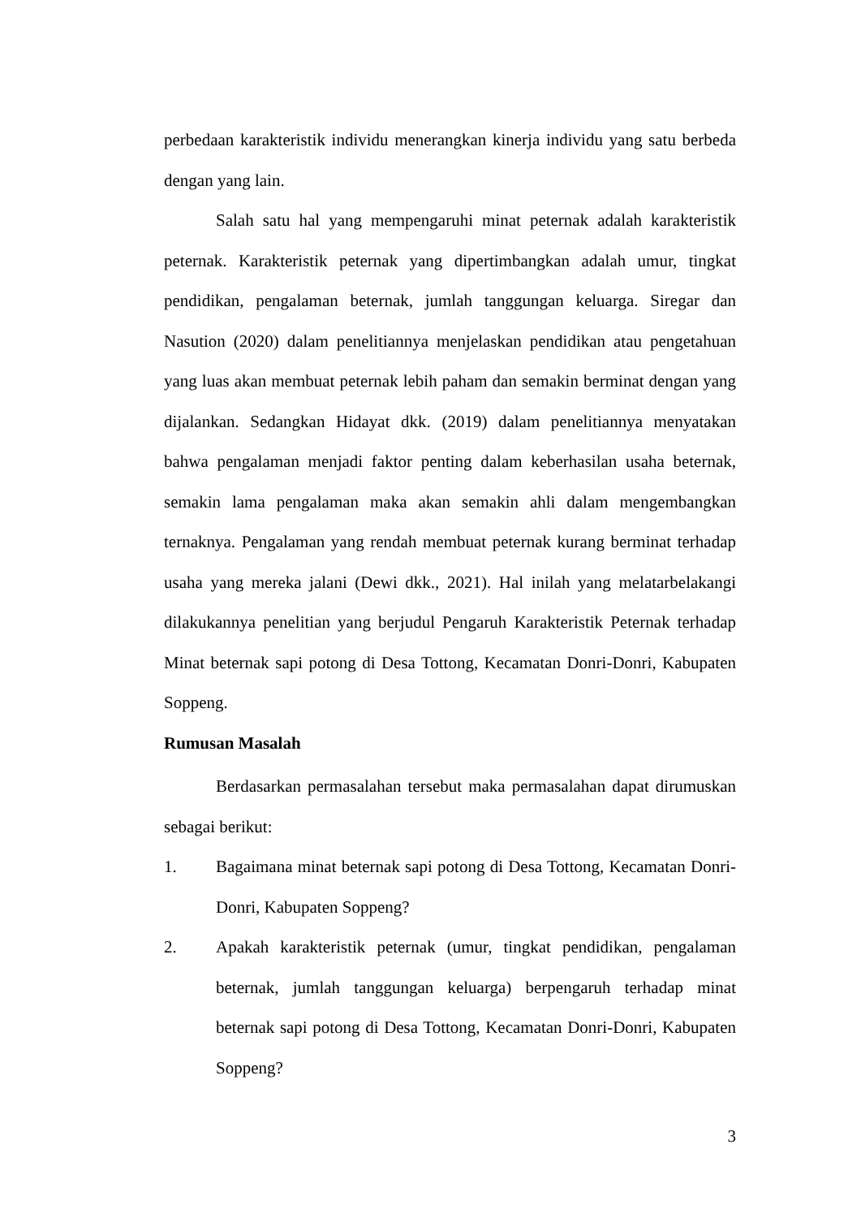perbedaan karakteristik individu menerangkan kinerja individu yang satu berbeda dengan yang lain.
Salah satu hal yang mempengaruhi minat peternak adalah karakteristik peternak. Karakteristik peternak yang dipertimbangkan adalah umur, tingkat pendidikan, pengalaman beternak, jumlah tanggungan keluarga. Siregar dan Nasution (2020) dalam penelitiannya menjelaskan pendidikan atau pengetahuan yang luas akan membuat peternak lebih paham dan semakin berminat dengan yang dijalankan. Sedangkan Hidayat dkk. (2019) dalam penelitiannya menyatakan bahwa pengalaman menjadi faktor penting dalam keberhasilan usaha beternak, semakin lama pengalaman maka akan semakin ahli dalam mengembangkan ternaknya. Pengalaman yang rendah membuat peternak kurang berminat terhadap usaha yang mereka jalani (Dewi dkk., 2021). Hal inilah yang melatarbelakangi dilakukannya penelitian yang berjudul Pengaruh Karakteristik Peternak terhadap Minat beternak sapi potong di Desa Tottong, Kecamatan Donri-Donri, Kabupaten Soppeng.
Rumusan Masalah
Berdasarkan permasalahan tersebut maka permasalahan dapat dirumuskan sebagai berikut:
1. Bagaimana minat beternak sapi potong di Desa Tottong, Kecamatan Donri-Donri, Kabupaten Soppeng?
2. Apakah karakteristik peternak (umur, tingkat pendidikan, pengalaman beternak, jumlah tanggungan keluarga) berpengaruh terhadap minat beternak sapi potong di Desa Tottong, Kecamatan Donri-Donri, Kabupaten Soppeng?
3